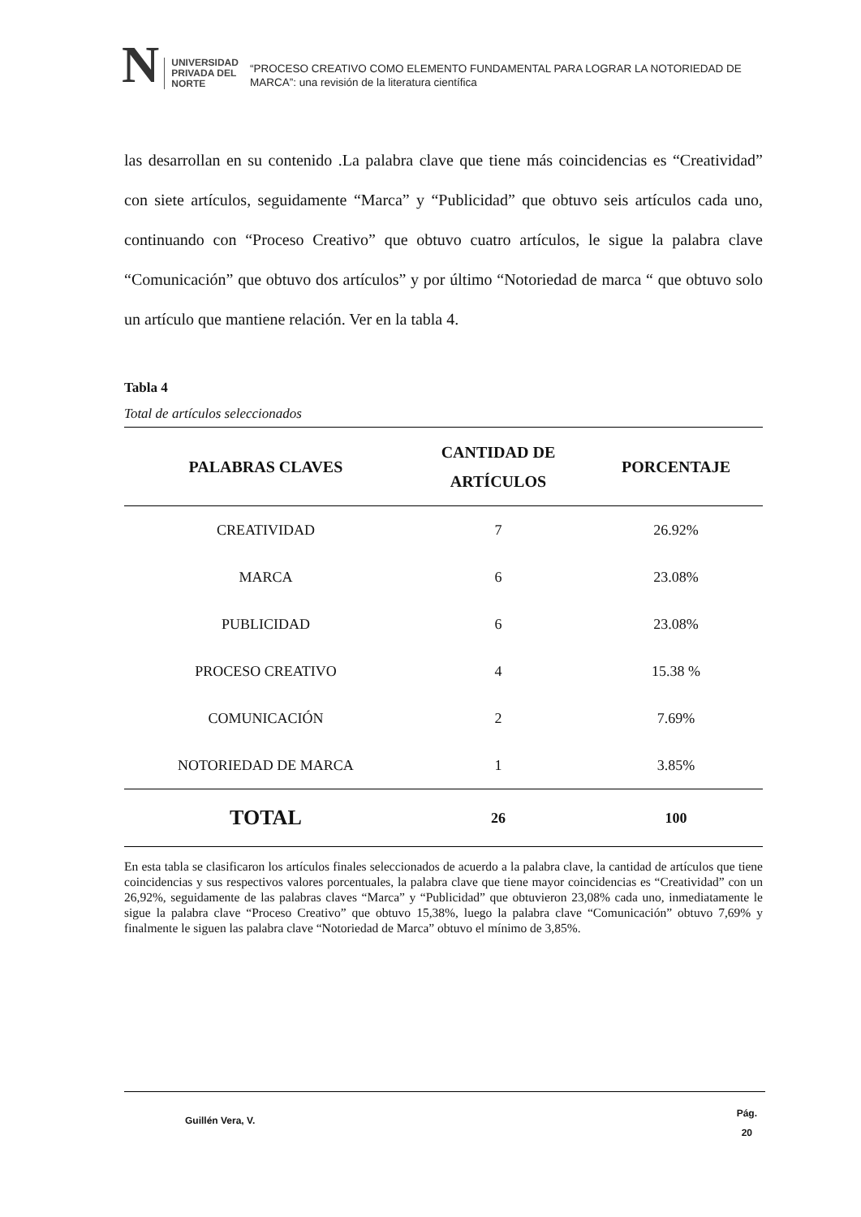N
UNIVERSIDAD
PRIVADA DEL NORTE
“PROCESO CREATIVO COMO ELEMENTO FUNDAMENTAL PARA LOGRAR LA NOTORIEDAD DE MARCA”: una revisión de la literatura científica
las desarrollan en su contenido .La palabra clave que tiene más coincidencias es “Creatividad” con siete artículos, seguidamente “Marca” y “Publicidad” que obtuvo seis artículos cada uno, continuando con “Proceso Creativo” que obtuvo cuatro artículos, le sigue la palabra clave “Comunicación” que obtuvo dos artículos” y por último “Notoriedad de marca “ que obtuvo solo un artículo que mantiene relación. Ver en la tabla 4.
Tabla 4
Total de artículos seleccionados
| PALABRAS CLAVES | CANTIDAD DE ARTÍCULOS | PORCENTAJE |
| --- | --- | --- |
| CREATIVIDAD | 7 | 26.92% |
| MARCA | 6 | 23.08% |
| PUBLICIDAD | 6 | 23.08% |
| PROCESO CREATIVO | 4 | 15.38 % |
| COMUNICACIÓN | 2 | 7.69% |
| NOTORIEDAD DE MARCA | 1 | 3.85% |
| TOTAL | 26 | 100 |
En esta tabla se clasificaron los artículos finales seleccionados de acuerdo a la palabra clave, la cantidad de artículos que tiene coincidencias y sus respectivos valores porcentuales, la palabra clave que tiene mayor coincidencias es “Creatividad” con un 26,92%, seguidamente de las palabras claves “Marca” y “Publicidad” que obtuvieron 23,08% cada uno, inmediatamente le sigue la palabra clave “Proceso Creativo” que obtuvo 15,38%, luego la palabra clave “Comunicación” obtuvo 7,69% y finalmente le siguen las palabra clave “Notoriedad de Marca” obtuvo el mínimo de 3,85%.
Guillén Vera, V.
Pág.
20